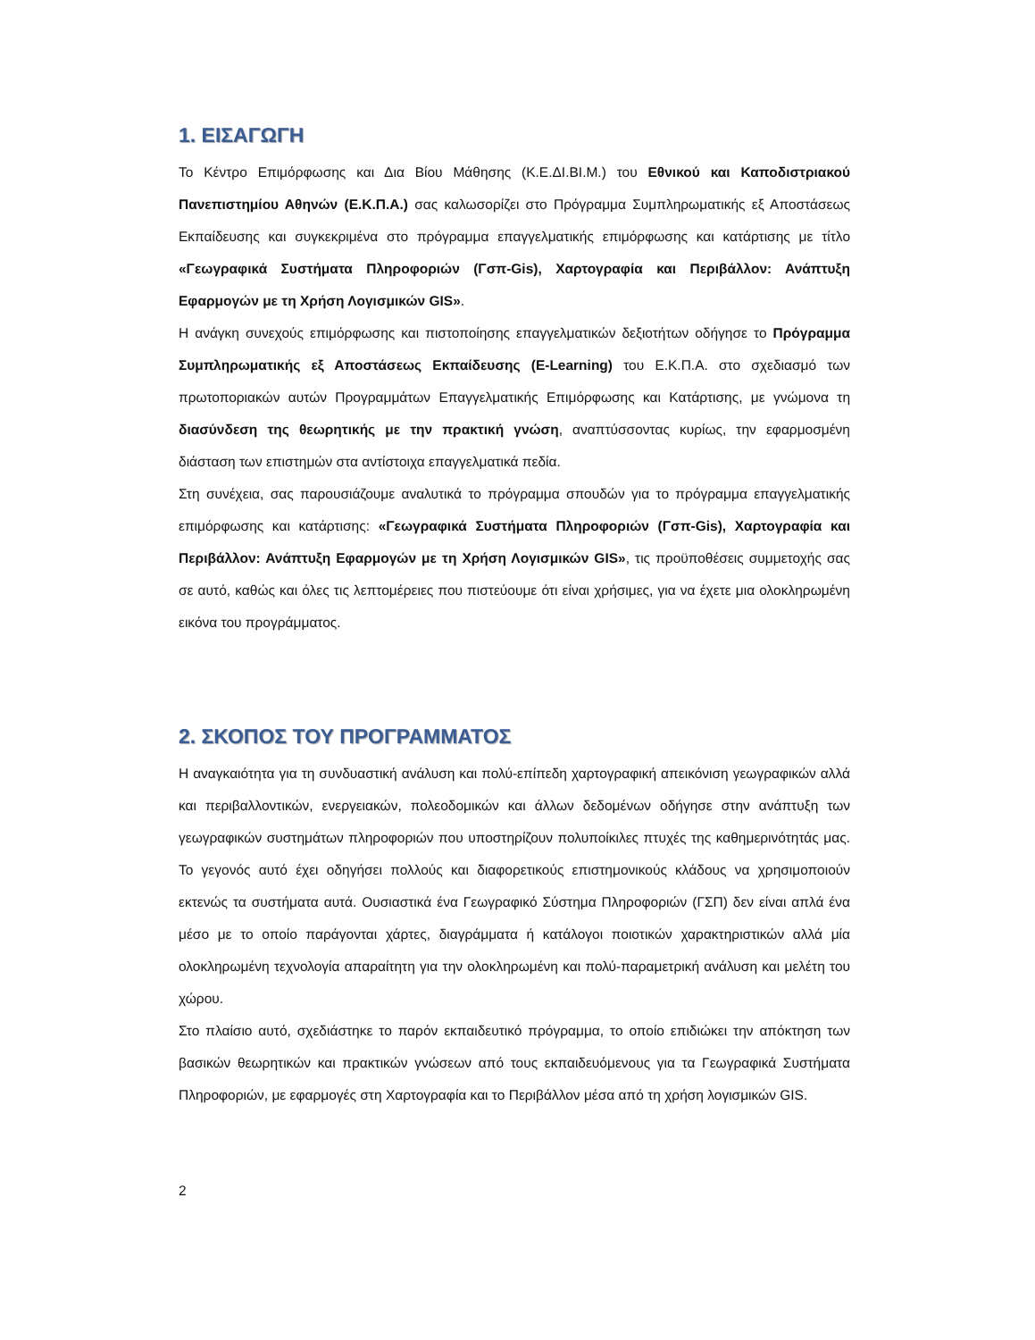1. ΕΙΣΑΓΩΓΗ
Το Κέντρο Επιμόρφωσης και Δια Βίου Μάθησης (Κ.Ε.ΔΙ.ΒΙ.Μ.) του Εθνικού και Καποδιστριακού Πανεπιστημίου Αθηνών (Ε.Κ.Π.Α.) σας καλωσορίζει στο Πρόγραμμα Συμπληρωματικής εξ Αποστάσεως Εκπαίδευσης και συγκεκριμένα στο πρόγραμμα επαγγελματικής επιμόρφωσης και κατάρτισης με τίτλο «Γεωγραφικά Συστήματα Πληροφοριών (Γσπ-Gis), Χαρτογραφία και Περιβάλλον: Ανάπτυξη Εφαρμογών με τη Χρήση Λογισμικών GIS».
Η ανάγκη συνεχούς επιμόρφωσης και πιστοποίησης επαγγελματικών δεξιοτήτων οδήγησε το Πρόγραμμα Συμπληρωματικής εξ Αποστάσεως Εκπαίδευσης (E-Learning) του Ε.Κ.Π.Α. στο σχεδιασμό των πρωτοποριακών αυτών Προγραμμάτων Επαγγελματικής Επιμόρφωσης και Κατάρτισης, με γνώμονα τη διασύνδεση της θεωρητικής με την πρακτική γνώση, αναπτύσσοντας κυρίως, την εφαρμοσμένη διάσταση των επιστημών στα αντίστοιχα επαγγελματικά πεδία.
Στη συνέχεια, σας παρουσιάζουμε αναλυτικά το πρόγραμμα σπουδών για το πρόγραμμα επαγγελματικής επιμόρφωσης και κατάρτισης: «Γεωγραφικά Συστήματα Πληροφοριών (Γσπ-Gis), Χαρτογραφία και Περιβάλλον: Ανάπτυξη Εφαρμογών με τη Χρήση Λογισμικών GIS», τις προϋποθέσεις συμμετοχής σας σε αυτό, καθώς και όλες τις λεπτομέρειες που πιστεύουμε ότι είναι χρήσιμες, για να έχετε μια ολοκληρωμένη εικόνα του προγράμματος.
2. ΣΚΟΠΟΣ ΤΟΥ ΠΡΟΓΡΑΜΜΑΤΟΣ
Η αναγκαιότητα για τη συνδυαστική ανάλυση και πολύ-επίπεδη χαρτογραφική απεικόνιση γεωγραφικών αλλά και περιβαλλοντικών, ενεργειακών, πολεοδομικών και άλλων δεδομένων οδήγησε στην ανάπτυξη των γεωγραφικών συστημάτων πληροφοριών που υποστηρίζουν πολυποίκιλες πτυχές της καθημερινότητάς μας. Το γεγονός αυτό έχει οδηγήσει πολλούς και διαφορετικούς επιστημονικούς κλάδους να χρησιμοποιούν εκτενώς τα συστήματα αυτά. Ουσιαστικά ένα Γεωγραφικό Σύστημα Πληροφοριών (ΓΣΠ) δεν είναι απλά ένα μέσο με το οποίο παράγονται χάρτες, διαγράμματα ή κατάλογοι ποιοτικών χαρακτηριστικών αλλά μία ολοκληρωμένη τεχνολογία απαραίτητη για την ολοκληρωμένη και πολύ-παραμετρική ανάλυση και μελέτη του χώρου.
Στο πλαίσιο αυτό, σχεδιάστηκε το παρόν εκπαιδευτικό πρόγραμμα, το οποίο επιδιώκει την απόκτηση των βασικών θεωρητικών και πρακτικών γνώσεων από τους εκπαιδευόμενους για τα Γεωγραφικά Συστήματα Πληροφοριών, με εφαρμογές στη Χαρτογραφία και το Περιβάλλον μέσα από τη χρήση λογισμικών GIS.
2